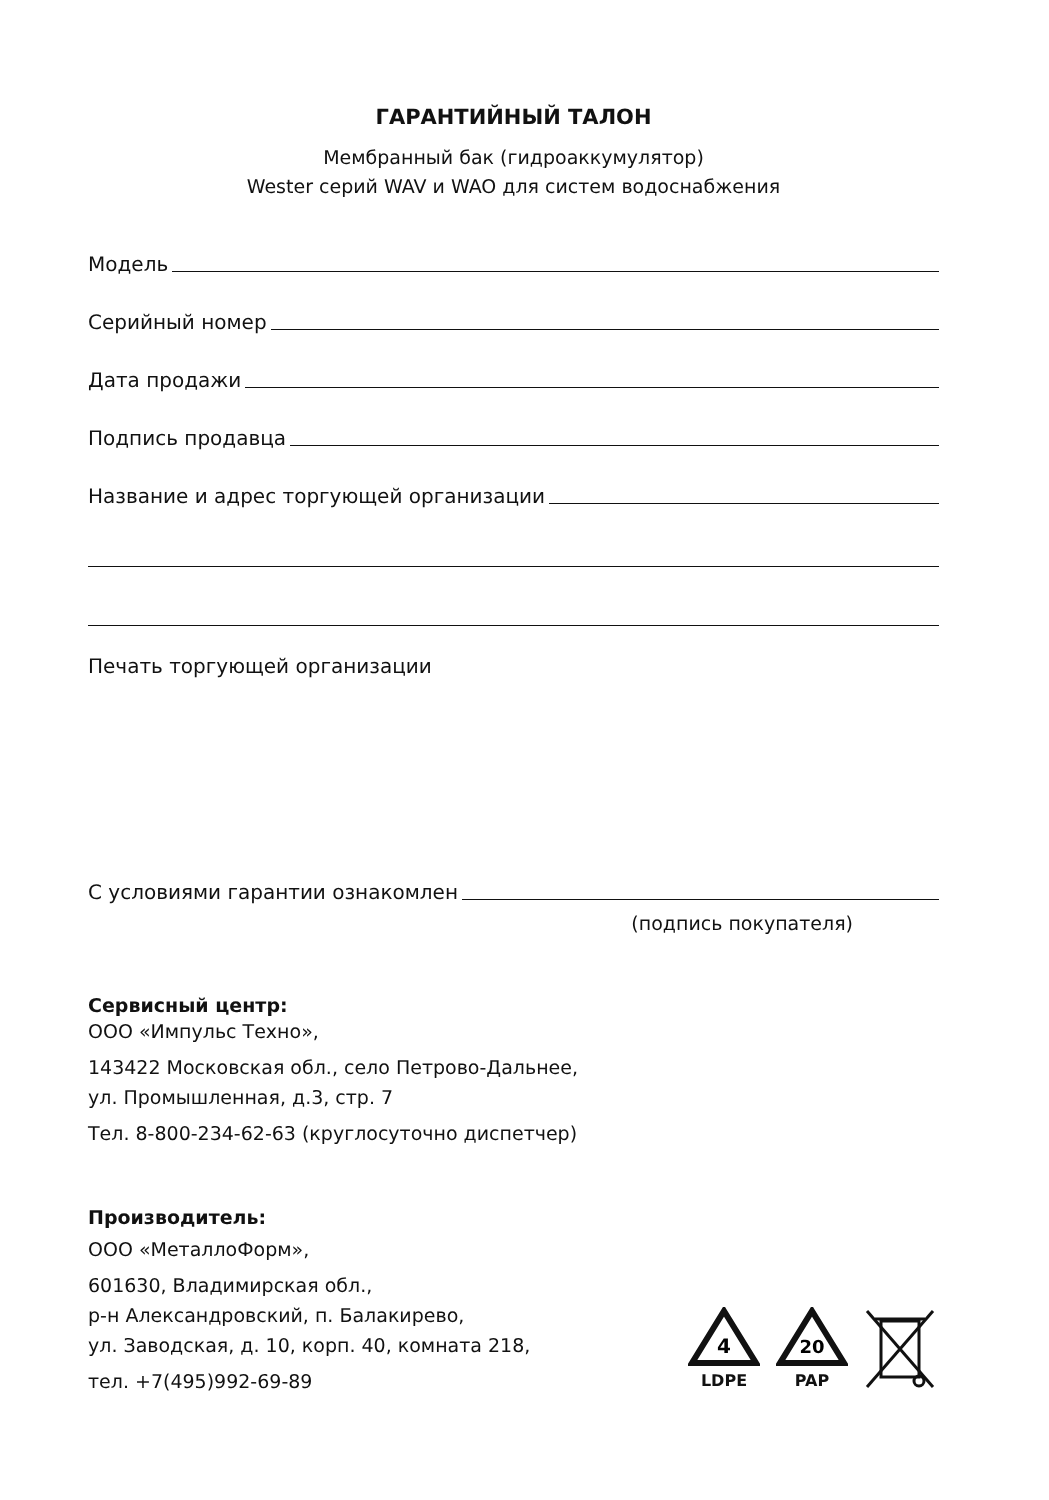ГАРАНТИЙНЫЙ ТАЛОН
Мембранный бак (гидроаккумулятор)
Wester серий WAV и WAO для систем водоснабжения
Модель
Серийный номер
Дата продажи
Подпись продавца
Название и адрес торгующей организации
Печать торгующей организации
С условиями гарантии ознакомлен
(подпись покупателя)
Сервисный центр:
ООО «Импульс Техно»,
143422 Московская обл., село Петрово-Дальнее,
ул. Промышленная, д.3, стр. 7
Тел. 8-800-234-62-63 (круглосуточно диспетчер)
Производитель:
ООО «МеталлоФорм»,
601630, Владимирская обл.,
р-н Александровский, п. Балакирево,
ул. Заводская, д. 10, корп. 40, комната 218,
тел. +7(495)992-69-89
4
LDPE
20
PAP